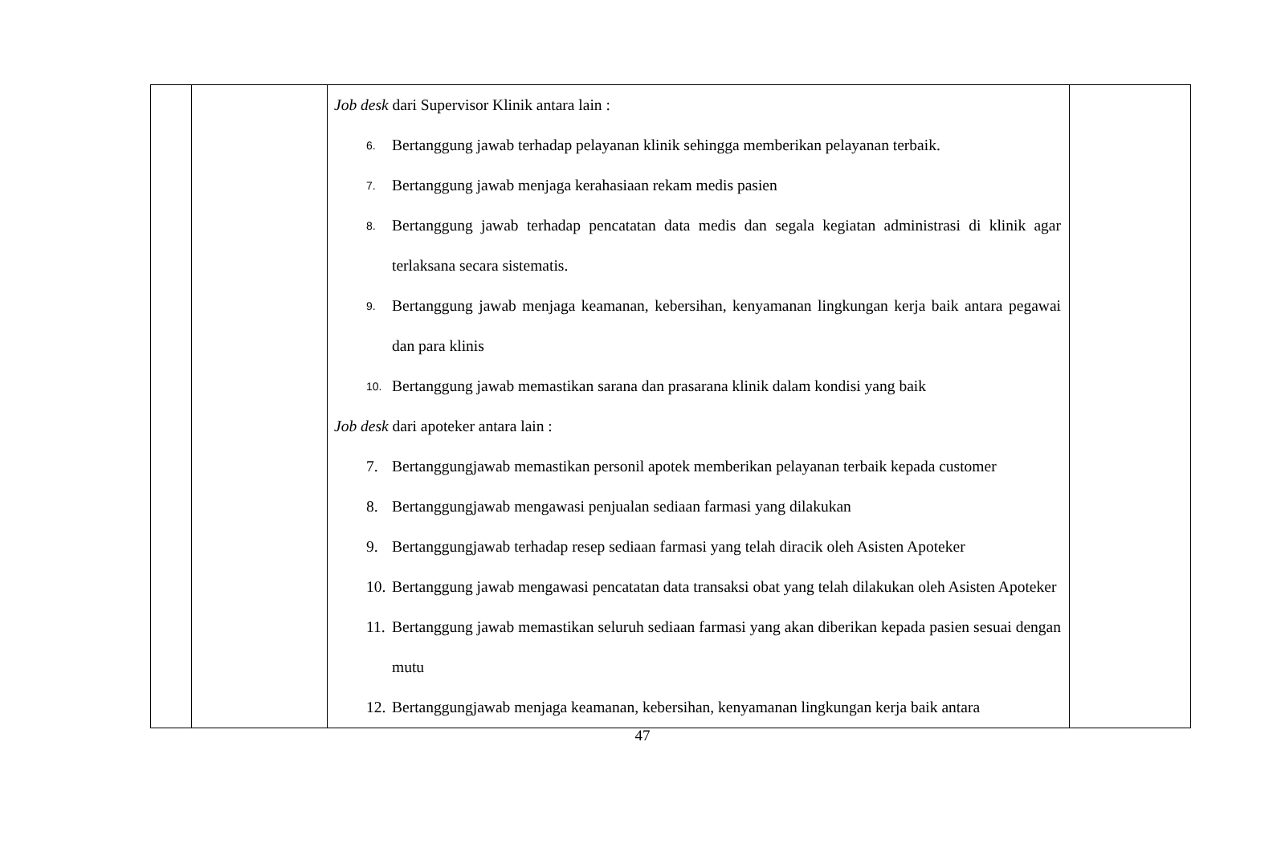| | | Job desk dari Supervisor Klinik antara lain : 6. Bertanggung jawab terhadap pelayanan klinik sehingga memberikan pelayanan terbaik. 7. Bertanggung jawab menjaga kerahasiaan rekam medis pasien 8. Bertanggung jawab terhadap pencatatan data medis dan segala kegiatan administrasi di klinik agar terlaksana secara sistematis. 9. Bertanggung jawab menjaga keamanan, kebersihan, kenyamanan lingkungan kerja baik antara pegawai dan para klinis 10. Bertanggung jawab memastikan sarana dan prasarana klinik dalam kondisi yang baik Job desk dari apoteker antara lain : 7. Bertanggungjawab memastikan personil apotek memberikan pelayanan terbaik kepada customer 8. Bertanggungjawab mengawasi penjualan sediaan farmasi yang dilakukan 9. Bertanggungjawab terhadap resep sediaan farmasi yang telah diracik oleh Asisten Apoteker 10. Bertanggung jawab mengawasi pencatatan data transaksi obat yang telah dilakukan oleh Asisten Apoteker 11. Bertanggung jawab memastikan seluruh sediaan farmasi yang akan diberikan kepada pasien sesuai dengan mutu 12. Bertanggungjawab menjaga keamanan, kebersihan, kenyamanan lingkungan kerja baik antara | |
47